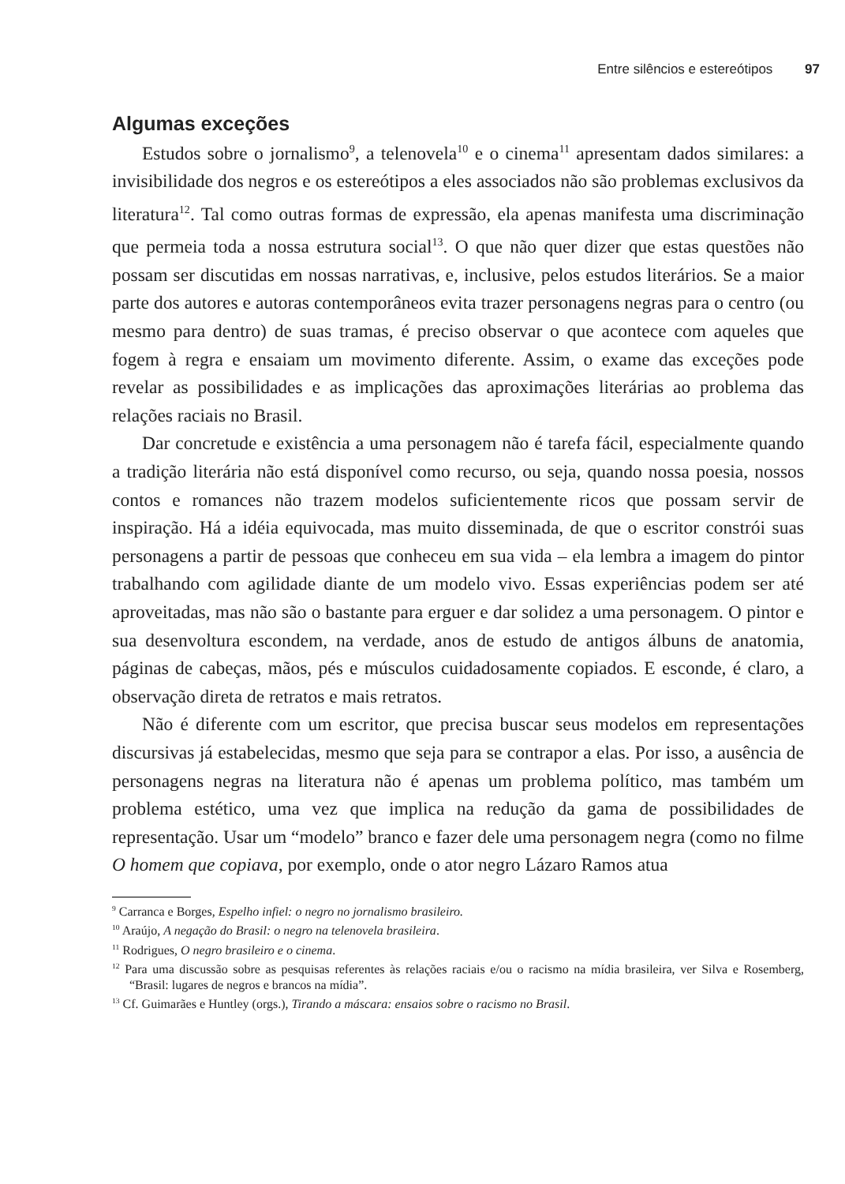Entre silêncios e estereótipos 97
Algumas exceções
Estudos sobre o jornalismo<sup>9</sup>, a telenovela<sup>10</sup> e o cinema<sup>11</sup> apresentam dados similares: a invisibilidade dos negros e os estereótipos a eles associados não são problemas exclusivos da literatura<sup>12</sup>. Tal como outras formas de expressão, ela apenas manifesta uma discriminação que permeia toda a nossa estrutura social<sup>13</sup>. O que não quer dizer que estas questões não possam ser discutidas em nossas narrativas, e, inclusive, pelos estudos literários. Se a maior parte dos autores e autoras contemporâneos evita trazer personagens negras para o centro (ou mesmo para dentro) de suas tramas, é preciso observar o que acontece com aqueles que fogem à regra e ensaiam um movimento diferente. Assim, o exame das exceções pode revelar as possibilidades e as implicações das aproximações literárias ao problema das relações raciais no Brasil.
Dar concretude e existência a uma personagem não é tarefa fácil, especialmente quando a tradição literária não está disponível como recurso, ou seja, quando nossa poesia, nossos contos e romances não trazem modelos suficientemente ricos que possam servir de inspiração. Há a idéia equivocada, mas muito disseminada, de que o escritor constrói suas personagens a partir de pessoas que conheceu em sua vida – ela lembra a imagem do pintor trabalhando com agilidade diante de um modelo vivo. Essas experiências podem ser até aproveitadas, mas não são o bastante para erguer e dar solidez a uma personagem. O pintor e sua desenvoltura escondem, na verdade, anos de estudo de antigos álbuns de anatomia, páginas de cabeças, mãos, pés e músculos cuidadosamente copiados. E esconde, é claro, a observação direta de retratos e mais retratos.
Não é diferente com um escritor, que precisa buscar seus modelos em representações discursivas já estabelecidas, mesmo que seja para se contrapor a elas. Por isso, a ausência de personagens negras na literatura não é apenas um problema político, mas também um problema estético, uma vez que implica na redução da gama de possibilidades de representação. Usar um “modelo” branco e fazer dele uma personagem negra (como no filme O homem que copiava, por exemplo, onde o ator negro Lázaro Ramos atua
<sup>9</sup> Carranca e Borges, Espelho infiel: o negro no jornalismo brasileiro.
<sup>10</sup> Araújo, A negação do Brasil: o negro na telenovela brasileira.
<sup>11</sup> Rodrigues, O negro brasileiro e o cinema.
<sup>12</sup> Para uma discussão sobre as pesquisas referentes às relações raciais e/ou o racismo na mídia brasileira, ver Silva e Rosemberg, “Brasil: lugares de negros e brancos na mídia”.
<sup>13</sup> Cf. Guimarães e Huntley (orgs.), Tirando a máscara: ensaios sobre o racismo no Brasil.